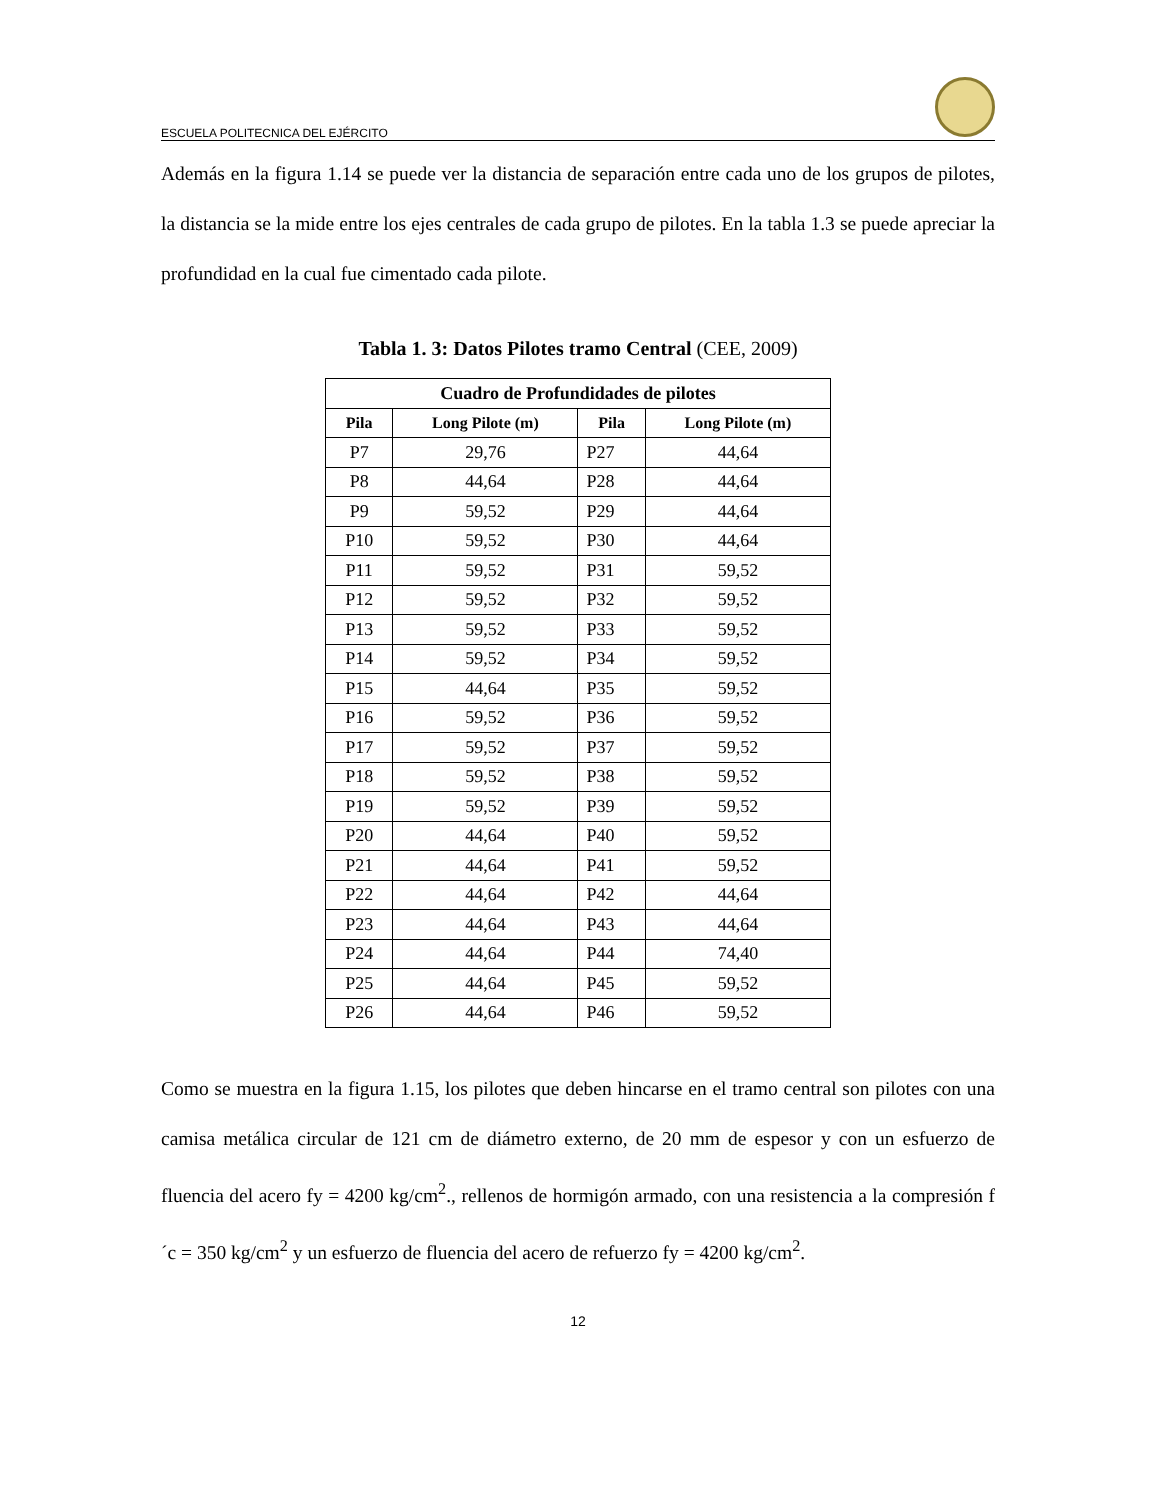ESCUELA POLITECNICA DEL EJÉRCITO
Además en la figura 1.14 se puede ver la distancia de separación entre cada uno de los grupos de pilotes, la distancia se la mide entre los ejes centrales de cada grupo de pilotes. En la tabla 1.3 se puede apreciar la profundidad en la cual fue cimentado cada pilote.
Tabla 1. 3: Datos Pilotes tramo Central (CEE, 2009)
| Cuadro de Profundidades de pilotes | | | |
| --- | --- | --- | --- |
| Pila | Long Pilote (m) | Pila | Long Pilote (m) |
| P7 | 29,76 | P27 | 44,64 |
| P8 | 44,64 | P28 | 44,64 |
| P9 | 59,52 | P29 | 44,64 |
| P10 | 59,52 | P30 | 44,64 |
| P11 | 59,52 | P31 | 59,52 |
| P12 | 59,52 | P32 | 59,52 |
| P13 | 59,52 | P33 | 59,52 |
| P14 | 59,52 | P34 | 59,52 |
| P15 | 44,64 | P35 | 59,52 |
| P16 | 59,52 | P36 | 59,52 |
| P17 | 59,52 | P37 | 59,52 |
| P18 | 59,52 | P38 | 59,52 |
| P19 | 59,52 | P39 | 59,52 |
| P20 | 44,64 | P40 | 59,52 |
| P21 | 44,64 | P41 | 59,52 |
| P22 | 44,64 | P42 | 44,64 |
| P23 | 44,64 | P43 | 44,64 |
| P24 | 44,64 | P44 | 74,40 |
| P25 | 44,64 | P45 | 59,52 |
| P26 | 44,64 | P46 | 59,52 |
Como se muestra en la figura 1.15, los pilotes que deben hincarse en el tramo central son pilotes con una camisa metálica circular de 121 cm de diámetro externo, de 20 mm de espesor y con un esfuerzo de fluencia del acero fy = 4200 kg/cm<sup>2</sup>., rellenos de hormigón armado, con una resistencia a la compresión f´c = 350 kg/cm<sup>2</sup> y un esfuerzo de fluencia del acero de refuerzo fy = 4200 kg/cm<sup>2</sup>.
12